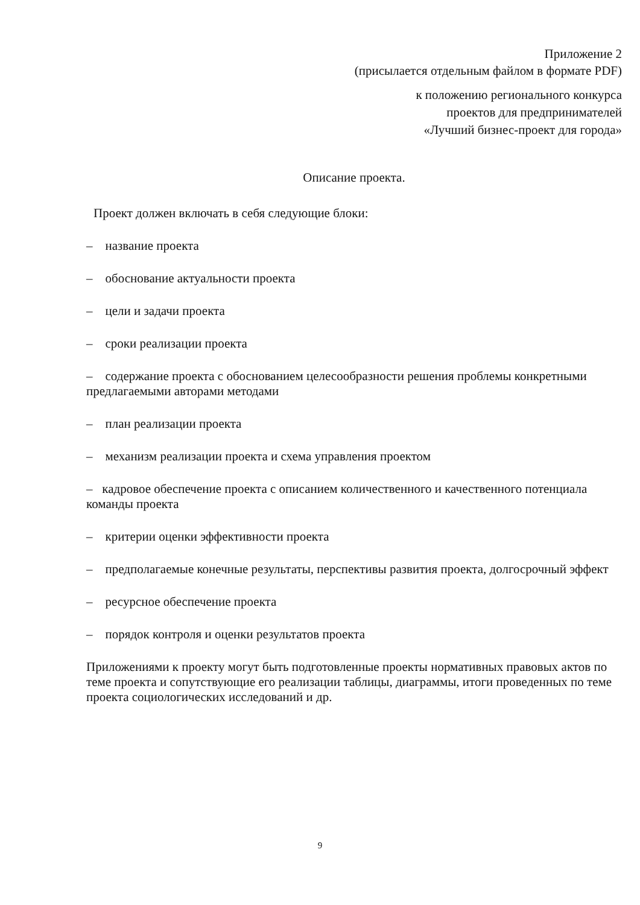Приложение 2
(присылается отдельным файлом в формате PDF)
к положению регионального конкурса
проектов для предпринимателей
«Лучший бизнес-проект для города»
Описание проекта.
Проект должен включать в себя следующие блоки:
– название проекта
– обоснование актуальности проекта
– цели и задачи проекта
– сроки реализации проекта
– содержание проекта с обоснованием целесообразности решения проблемы конкретными предлагаемыми авторами методами
– план реализации проекта
– механизм реализации проекта и схема управления проектом
– кадровое обеспечение проекта с описанием количественного и качественного потенциала команды проекта
– критерии оценки эффективности проекта
– предполагаемые конечные результаты, перспективы развития проекта, долгосрочный эффект
– ресурсное обеспечение проекта
– порядок контроля и оценки результатов проекта
Приложениями к проекту могут быть подготовленные проекты нормативных правовых актов по теме проекта и сопутствующие его реализации таблицы, диаграммы, итоги проведенных по теме проекта социологических исследований и др.
9